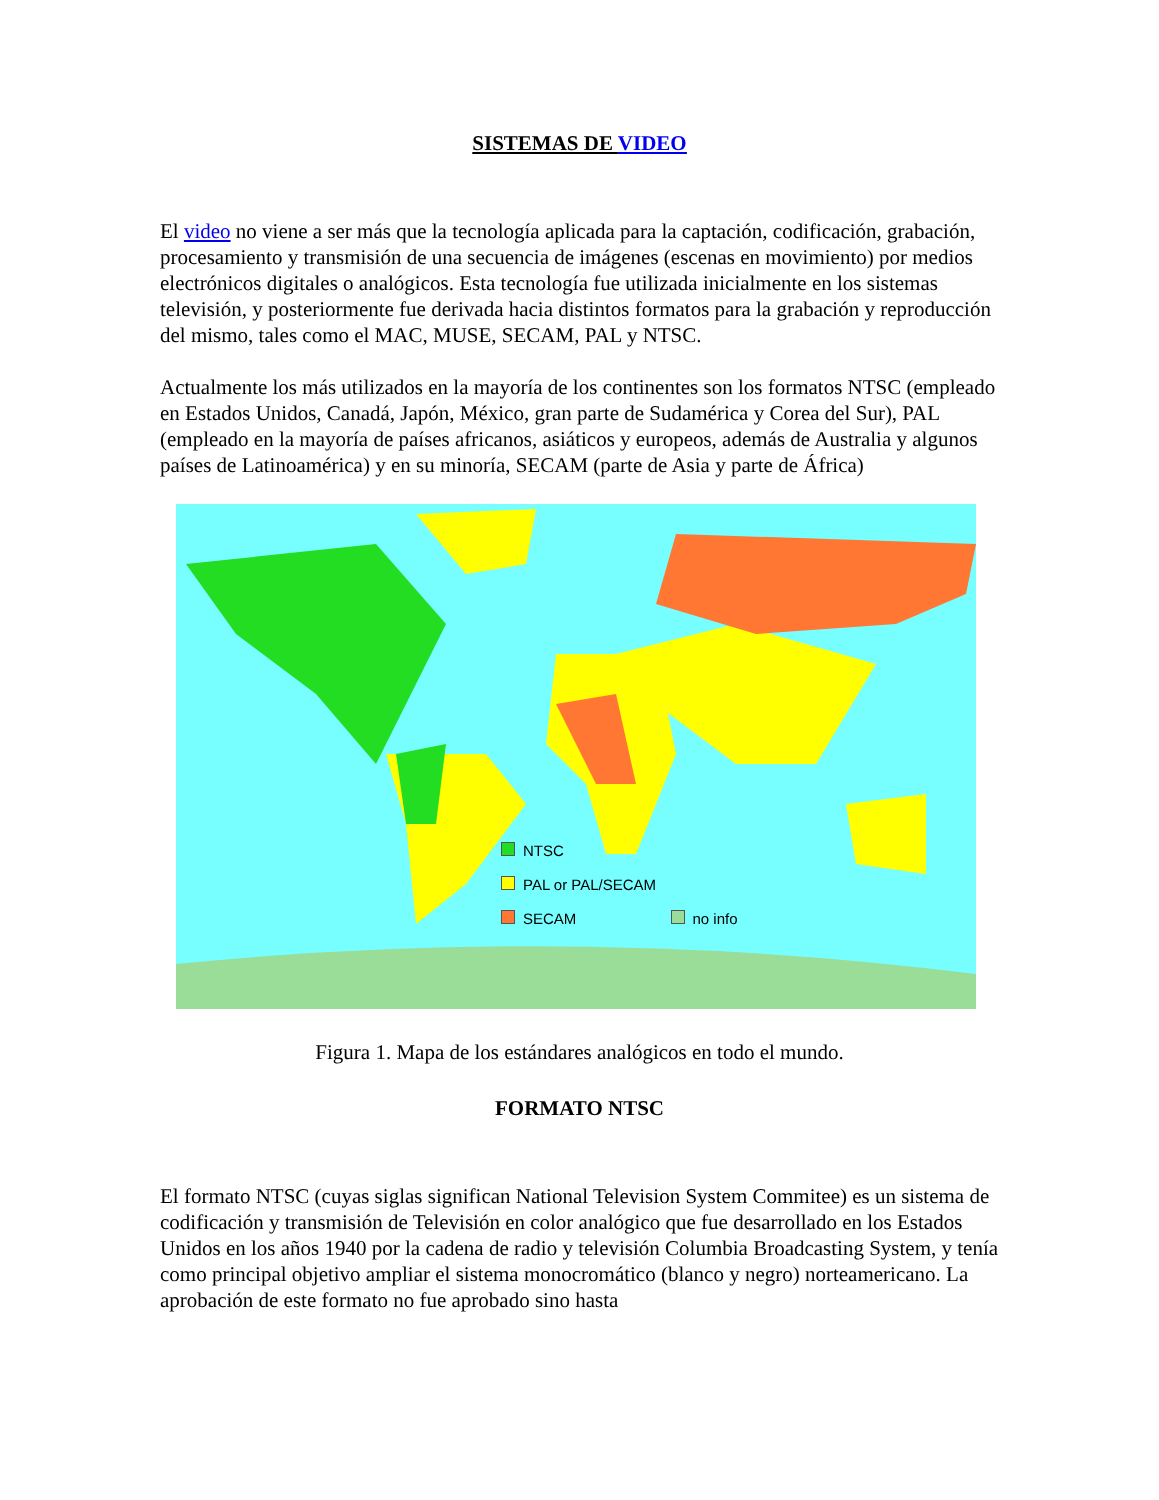SISTEMAS DE VIDEO
El video no viene a ser más que la tecnología aplicada para la captación, codificación, grabación, procesamiento y transmisión de una secuencia de imágenes (escenas en movimiento) por medios electrónicos digitales o analógicos. Esta tecnología fue utilizada inicialmente en los sistemas televisión, y posteriormente fue derivada hacia distintos formatos para la grabación y reproducción del mismo, tales como el MAC, MUSE, SECAM, PAL y NTSC.
Actualmente los más utilizados en la mayoría de los continentes son los formatos NTSC (empleado en Estados Unidos, Canadá, Japón, México, gran parte de Sudamérica y Corea del Sur), PAL (empleado en la mayoría de países africanos, asiáticos y europeos, además de Australia y algunos países de Latinoamérica) y en su minoría, SECAM (parte de Asia y parte de África)
NTSC
PAL or PAL/SECAM
SECAM no info
Figura 1. Mapa de los estándares analógicos en todo el mundo.
FORMATO NTSC
El formato NTSC (cuyas siglas significan National Television System Commitee) es un sistema de codificación y transmisión de Televisión en color analógico que fue desarrollado en los Estados Unidos en los años 1940 por la cadena de radio y televisión Columbia Broadcasting System, y tenía como principal objetivo ampliar el sistema monocromático (blanco y negro) norteamericano. La aprobación de este formato no fue aprobado sino hasta